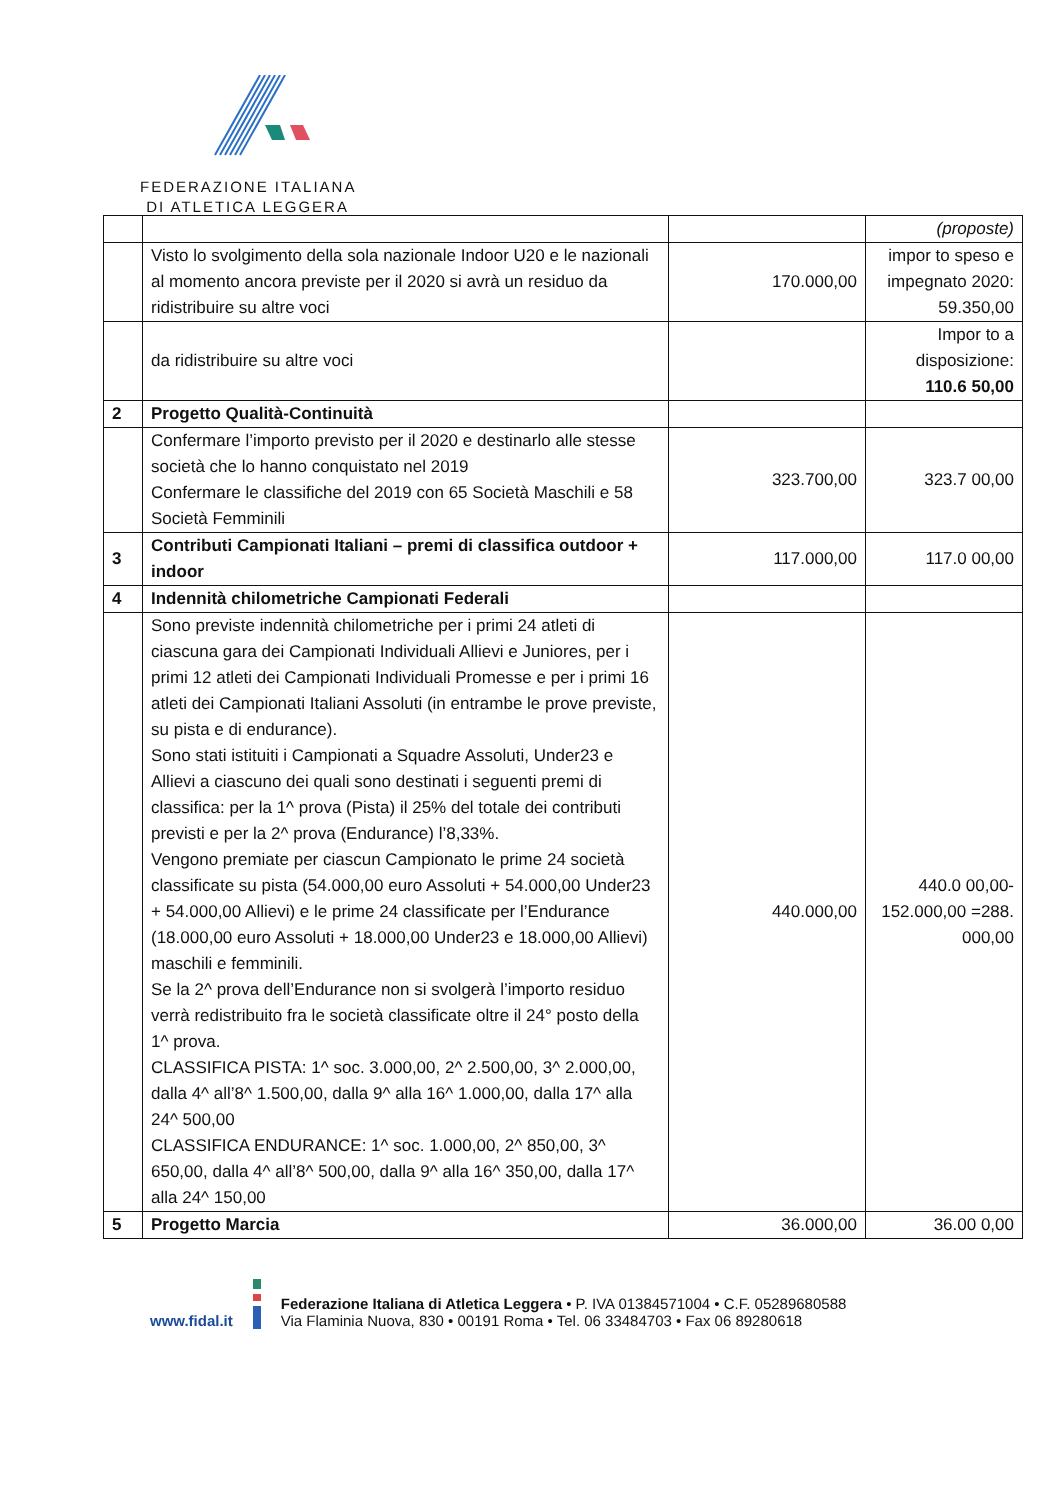FEDERAZIONE ITALIANA
DI ATLETICA LEGGERA
| | | | (proposte) |
| | Visto lo svolgimento della sola nazionale Indoor U20 e le nazionali al momento ancora previste per il 2020 si avrà un residuo da ridistribuire su altre voci | 170.000,00 | impor to speso e impegnato 2020: 59.350,00 |
| | da ridistribuire su altre voci | | Impor to a disposizione: 110.6 50,00 |
| 2 | Progetto Qualità-Continuità | | |
| | Confermare l’importo previsto per il 2020 e destinarlo alle stesse società che lo hanno conquistato nel 2019 Confermare le classifiche del 2019 con 65 Società Maschili e 58 Società Femminili | 323.700,00 | 323.7 00,00 |
| 3 | Contributi Campionati Italiani – premi di classifica outdoor + indoor | 117.000,00 | 117.0 00,00 |
| 4 | Indennità chilometriche Campionati Federali | | |
| | Sono previste indennità chilometriche per i primi 24 atleti di ciascuna gara dei Campionati Individuali Allievi e Juniores, per i primi 12 atleti dei Campionati Individuali Promesse e per i primi 16 atleti dei Campionati Italiani Assoluti (in entrambe le prove previste, su pista e di endurance). Sono stati istituiti i Campionati a Squadre Assoluti, Under23 e Allievi a ciascuno dei quali sono destinati i seguenti premi di classifica: per la 1^ prova (Pista) il 25% del totale dei contributi previsti e per la 2^ prova (Endurance) l’8,33%. Vengono premiate per ciascun Campionato le prime 24 società classificate su pista (54.000,00 euro Assoluti + 54.000,00 Under23 + 54.000,00 Allievi) e le prime 24 classificate per l’Endurance (18.000,00 euro Assoluti + 18.000,00 Under23 e 18.000,00 Allievi) maschili e femminili. Se la 2^ prova dell’Endurance non si svolgerà l’importo residuo verrà redistribuito fra le società classificate oltre il 24° posto della 1^ prova. CLASSIFICA PISTA: 1^ soc. 3.000,00, 2^ 2.500,00, 3^ 2.000,00, dalla 4^ all’8^ 1.500,00, dalla 9^ alla 16^ 1.000,00, dalla 17^ alla 24^ 500,00 CLASSIFICA ENDURANCE: 1^ soc. 1.000,00, 2^ 850,00, 3^ 650,00, dalla 4^ all’8^ 500,00, dalla 9^ alla 16^ 350,00, dalla 17^ alla 24^ 150,00 | 440.000,00 | 440.0 00,00- 152.000,00 =288. 000,00 |
| 5 | Progetto Marcia | 36.000,00 | 36.00 0,00 |
www.fidal.it
Federazione Italiana di Atletica Leggera • P. IVA 01384571004 • C.F. 05289680588
Via Flaminia Nuova, 830 • 00191 Roma • Tel. 06 33484703 • Fax 06 89280618